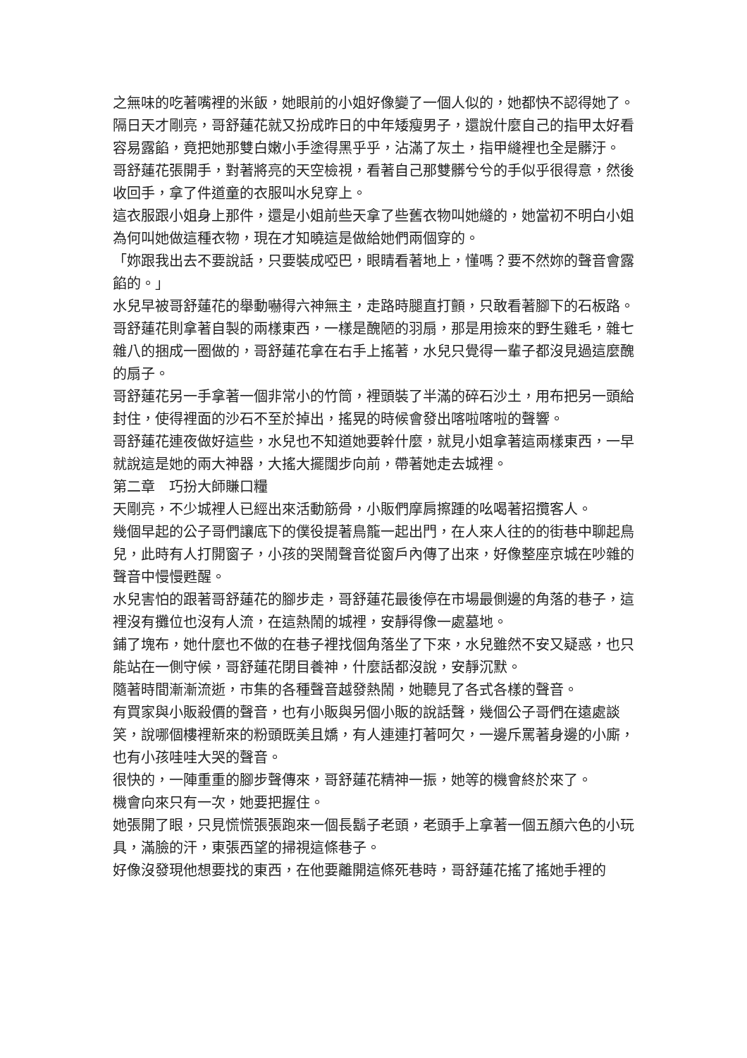之無味的吃著嘴裡的米飯，她眼前的小姐好像變了一個人似的，她都快不認得她了。
隔日天才剛亮，哥舒蓮花就又扮成昨日的中年矮瘦男子，還說什麼自己的指甲太好看容易露餡，竟把她那雙白嫩小手塗得黑乎乎，沾滿了灰土，指甲縫裡也全是髒汙。
哥舒蓮花張開手，對著將亮的天空檢視，看著自己那雙髒兮兮的手似乎很得意，然後收回手，拿了件道童的衣服叫水兒穿上。
這衣服跟小姐身上那件，還是小姐前些天拿了些舊衣物叫她縫的，她當初不明白小姐為何叫她做這種衣物，現在才知曉這是做給她們兩個穿的。
「妳跟我出去不要說話，只要裝成啞巴，眼睛看著地上，懂嗎？要不然妳的聲音會露餡的。」
水兒早被哥舒蓮花的舉動嚇得六神無主，走路時腿直打顫，只敢看著腳下的石板路。
哥舒蓮花則拿著自製的兩樣東西，一樣是醜陋的羽扇，那是用撿來的野生雞毛，雜七雜八的捆成一圈做的，哥舒蓮花拿在右手上搖著，水兒只覺得一輩子都沒見過這麼醜的扇子。
哥舒蓮花另一手拿著一個非常小的竹筒，裡頭裝了半滿的碎石沙土，用布把另一頭給封住，使得裡面的沙石不至於掉出，搖晃的時候會發出喀啦喀啦的聲響。
哥舒蓮花連夜做好這些，水兒也不知道她要幹什麼，就見小姐拿著這兩樣東西，一早就說這是她的兩大神器，大搖大擺闊步向前，帶著她走去城裡。
第二章　巧扮大師賺口糧
天剛亮，不少城裡人已經出來活動筋骨，小販們摩肩擦踵的吆喝著招攬客人。
幾個早起的公子哥們讓底下的僕役提著鳥籠一起出門，在人來人往的的街巷中聊起鳥兒，此時有人打開窗子，小孩的哭鬧聲音從窗戶內傳了出來，好像整座京城在吵雜的聲音中慢慢甦醒。
水兒害怕的跟著哥舒蓮花的腳步走，哥舒蓮花最後停在市場最側邊的角落的巷子，這裡沒有攤位也沒有人流，在這熱鬧的城裡，安靜得像一處墓地。
鋪了塊布，她什麼也不做的在巷子裡找個角落坐了下來，水兒雖然不安又疑惑，也只能站在一側守候，哥舒蓮花閉目養神，什麼話都沒說，安靜沉默。
隨著時間漸漸流逝，市集的各種聲音越發熱鬧，她聽見了各式各樣的聲音。
有買家與小販殺價的聲音，也有小販與另個小販的說話聲，幾個公子哥們在遠處談笑，說哪個樓裡新來的粉頭既美且嬌，有人連連打著呵欠，一邊斥罵著身邊的小廝，也有小孩哇哇大哭的聲音。
很快的，一陣重重的腳步聲傳來，哥舒蓮花精神一振，她等的機會終於來了。
機會向來只有一次，她要把握住。
她張開了眼，只見慌慌張張跑來一個長鬍子老頭，老頭手上拿著一個五顏六色的小玩具，滿臉的汗，東張西望的掃視這條巷子。
好像沒發現他想要找的東西，在他要離開這條死巷時，哥舒蓮花搖了搖她手裡的